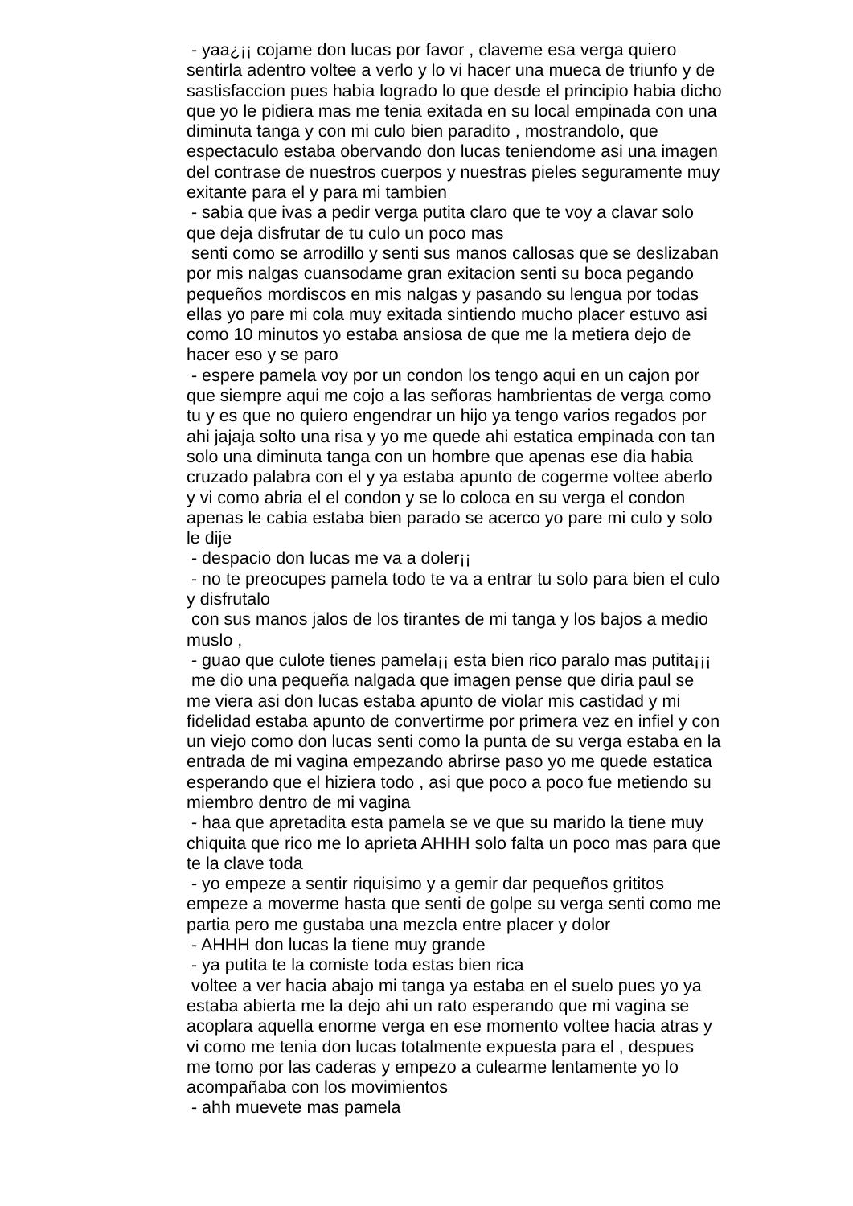- yaa¿¡¡ cojame don lucas por favor , claveme esa verga quiero
sentirla adentro voltee a verlo y lo vi hacer una mueca de triunfo y de
sastisfaccion pues habia logrado lo que desde el principio habia dicho
que yo le pidiera mas me tenia exitada en su local empinada con una
diminuta tanga y con mi culo bien paradito , mostrandolo, que
espectaculo estaba obervando don lucas teniendome asi una imagen
del contrase de nuestros cuerpos y nuestras pieles seguramente muy
exitante para el y para mi tambien
- sabia que ivas a pedir verga putita claro que te voy a clavar solo
que deja disfrutar de tu culo un poco mas
senti como se arrodillo y senti sus manos callosas que se deslizaban
por mis nalgas cuansodame gran exitacion senti su boca pegando
pequeños mordiscos en mis nalgas y pasando su lengua por todas
ellas yo pare mi cola muy exitada sintiendo mucho placer estuvo asi
como 10 minutos yo estaba ansiosa de que me la metiera dejo de
hacer eso y se paro
- espere pamela voy por un condon los tengo aqui en un cajon por
que siempre aqui me cojo a las señoras hambrientas de verga como
tu y es que no quiero engendrar un hijo ya tengo varios regados por
ahi jajaja solto una risa y yo me quede ahi estatica empinada con tan
solo una diminuta tanga con un hombre que apenas ese dia habia
cruzado palabra con el y ya estaba apunto de cogerme voltee aberlo
y vi como abria el el condon y se lo coloca en su verga el condon
apenas le cabia estaba bien parado se acerco yo pare mi culo y solo
le dije
- despacio don lucas me va a doler¡¡
- no te preocupes pamela todo te va a entrar tu solo para bien el culo
y disfrutalo
con sus manos jalos de los tirantes de mi tanga y los bajos a medio
muslo ,
- guao que culote tienes pamela¡¡ esta bien rico paralo mas putita¡¡¡
me dio una pequeña nalgada que imagen pense que diria paul se
me viera asi don lucas estaba apunto de violar mis castidad y mi
fidelidad estaba apunto de convertirme por primera vez en infiel y con
un viejo como don lucas senti como la punta de su verga estaba en la
entrada de mi vagina empezando abrirse paso yo me quede estatica
esperando que el hiziera todo , asi que poco a poco fue metiendo su
miembro dentro de mi vagina
- haa que apretadita esta pamela se ve que su marido la tiene muy
chiquita que rico me lo aprieta AHHH solo falta un poco mas para que
te la clave toda
- yo empeze a sentir riquisimo y a gemir dar pequeños grititos
empeze a moverme hasta que senti de golpe su verga senti como me
partia pero me gustaba una mezcla entre placer y dolor
- AHHH don lucas la tiene muy grande
- ya putita te la comiste toda estas bien rica
voltee a ver hacia abajo mi tanga ya estaba en el suelo pues yo ya
estaba abierta me la dejo ahi un rato esperando que mi vagina se
acoplara aquella enorme verga en ese momento voltee hacia atras y
vi como me tenia don lucas totalmente expuesta para el , despues
me tomo por las caderas y empezo a culearme lentamente yo lo
acompañaba con los movimientos
- ahh muevete mas pamela